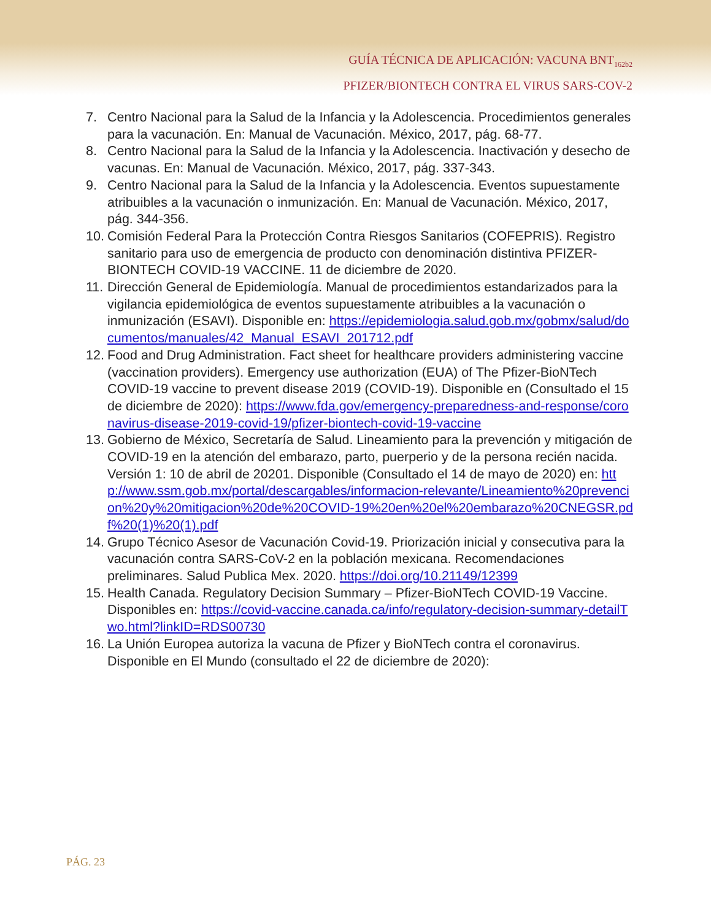GUÍA TÉCNICA DE APLICACIÓN: VACUNA BNT<sub>162b2</sub>
PFIZER/BIONTECH CONTRA EL VIRUS SARS-COV-2
7. Centro Nacional para la Salud de la Infancia y la Adolescencia. Procedimientos generales para la vacunación. En: Manual de Vacunación. México, 2017, pág. 68-77.
8. Centro Nacional para la Salud de la Infancia y la Adolescencia. Inactivación y desecho de vacunas. En: Manual de Vacunación. México, 2017, pág. 337-343.
9. Centro Nacional para la Salud de la Infancia y la Adolescencia. Eventos supuestamente atribuibles a la vacunación o inmunización. En: Manual de Vacunación. México, 2017, pág. 344-356.
10. Comisión Federal Para la Protección Contra Riesgos Sanitarios (COFEPRIS). Registro sanitario para uso de emergencia de producto con denominación distintiva PFIZER-BIONTECH COVID-19 VACCINE. 11 de diciembre de 2020.
11. Dirección General de Epidemiología. Manual de procedimientos estandarizados para la vigilancia epidemiológica de eventos supuestamente atribuibles a la vacunación o inmunización (ESAVI). Disponible en: https://epidemiologia.salud.gob.mx/gobmx/salud/documentos/manuales/42_Manual_ESAVI_201712.pdf
12. Food and Drug Administration. Fact sheet for healthcare providers administering vaccine (vaccination providers). Emergency use authorization (EUA) of The Pfizer-BioNTech COVID-19 vaccine to prevent disease 2019 (COVID-19). Disponible en (Consultado el 15 de diciembre de 2020): https://www.fda.gov/emergency-preparedness-and-response/coronavirus-disease-2019-covid-19/pfizer-biontech-covid-19-vaccine
13. Gobierno de México, Secretaría de Salud. Lineamiento para la prevención y mitigación de COVID-19 en la atención del embarazo, parto, puerperio y de la persona recién nacida. Versión 1: 10 de abril de 20201. Disponible (Consultado el 14 de mayo de 2020) en: http://www.ssm.gob.mx/portal/descargables/informacion-relevante/Lineamiento%20prevencion%20y%20mitigacion%20de%20COVID-19%20en%20el%20embarazo%20CNEGSR.pdf%20(1)%20(1).pdf
14. Grupo Técnico Asesor de Vacunación Covid-19. Priorización inicial y consecutiva para la vacunación contra SARS-CoV-2 en la población mexicana. Recomendaciones preliminares. Salud Publica Mex. 2020. https://doi.org/10.21149/12399
15. Health Canada. Regulatory Decision Summary – Pfizer-BioNTech COVID-19 Vaccine. Disponibles en: https://covid-vaccine.canada.ca/info/regulatory-decision-summary-detailTwo.html?linkID=RDS00730
16. La Unión Europea autoriza la vacuna de Pfizer y BioNTech contra el coronavirus. Disponible en El Mundo (consultado el 22 de diciembre de 2020):
PÁG. 23